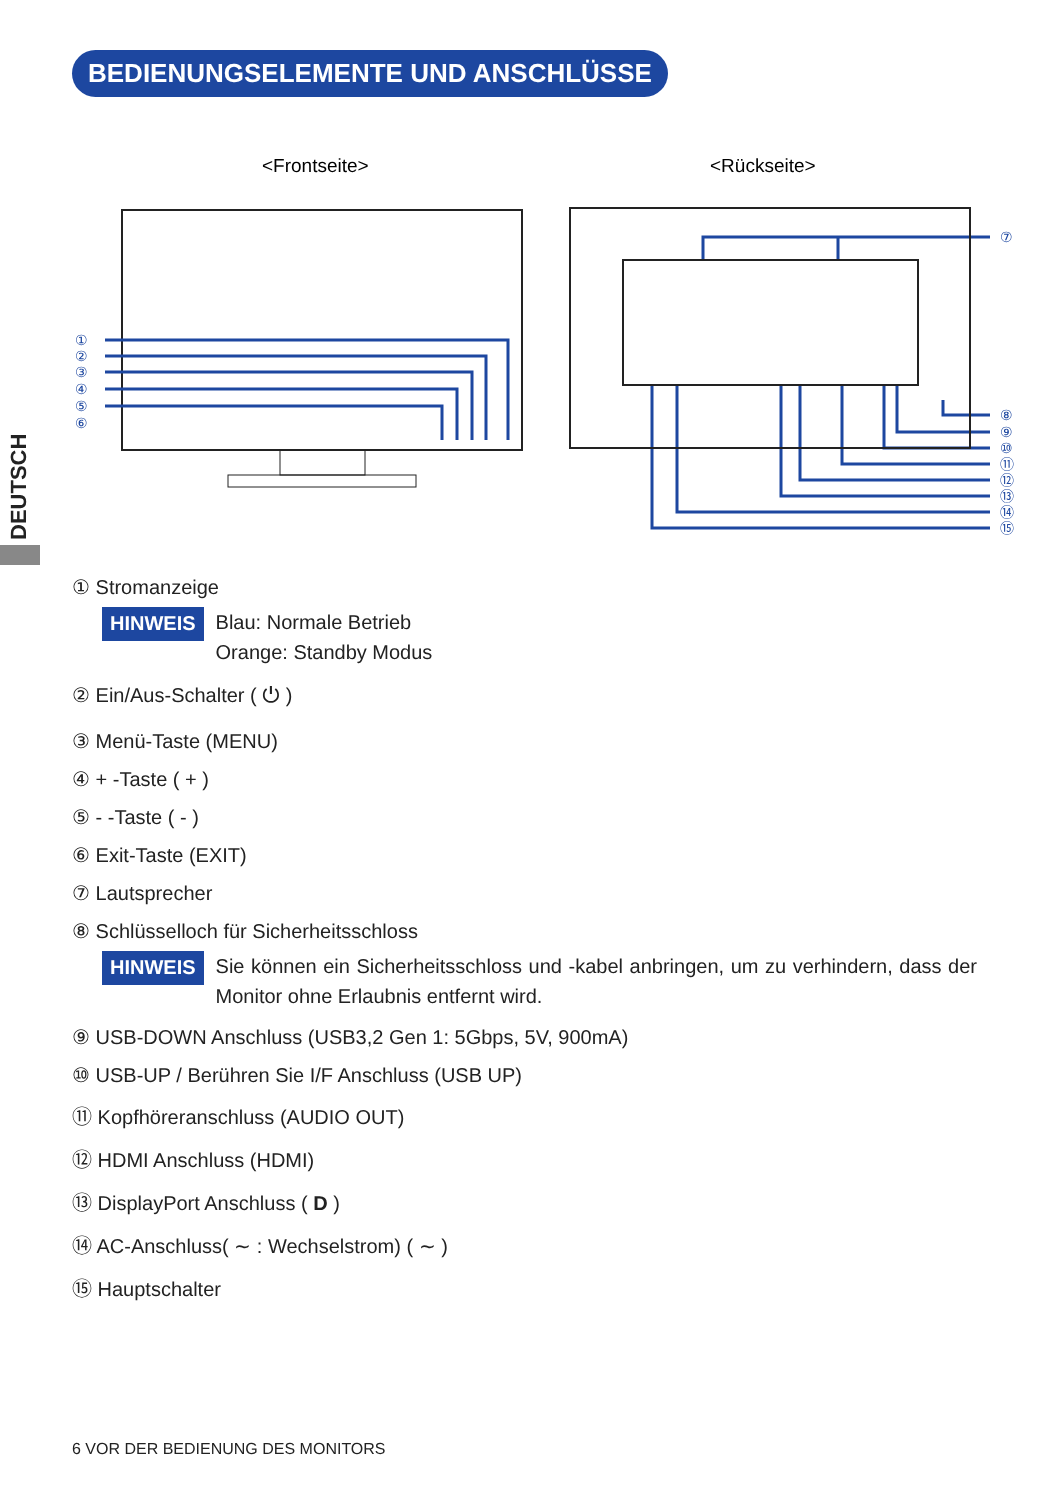BEDIENUNGSELEMENTE UND ANSCHLÜSSE
DEUTSCH
<Frontseite>
<Rückseite>
①
②
③
④
⑤
⑥
⑦
⑧
⑨
⑩
⑪
⑫
⑬
⑭
⑮
① Stromanzeige
HINWEIS
Blau: Normale Betrieb
Orange: Standby Modus
② Ein/Aus-Schalter ( ⏻ )
③ Menü-Taste (MENU)
④ + -Taste ( + )
⑤ - -Taste ( - )
⑥ Exit-Taste (EXIT)
⑦ Lautsprecher
⑧ Schlüsselloch für Sicherheitsschloss
HINWEIS
Sie können ein Sicherheitsschloss und -kabel anbringen, um zu verhindern, dass der Monitor ohne Erlaubnis entfernt wird.
⑨ USB-DOWN Anschluss (USB3,2 Gen 1: 5Gbps, 5V, 900mA)
⑩ USB-UP / Berühren Sie I/F Anschluss (USB UP)
⑪ Kopfhöreranschluss (AUDIO OUT)
⑫ HDMI Anschluss (HDMI)
⑬ DisplayPort Anschluss ( D )
⑭ AC-Anschluss( ∼ : Wechselstrom) ( ∼ )
⑮ Hauptschalter
6 VOR DER BEDIENUNG DES MONITORS